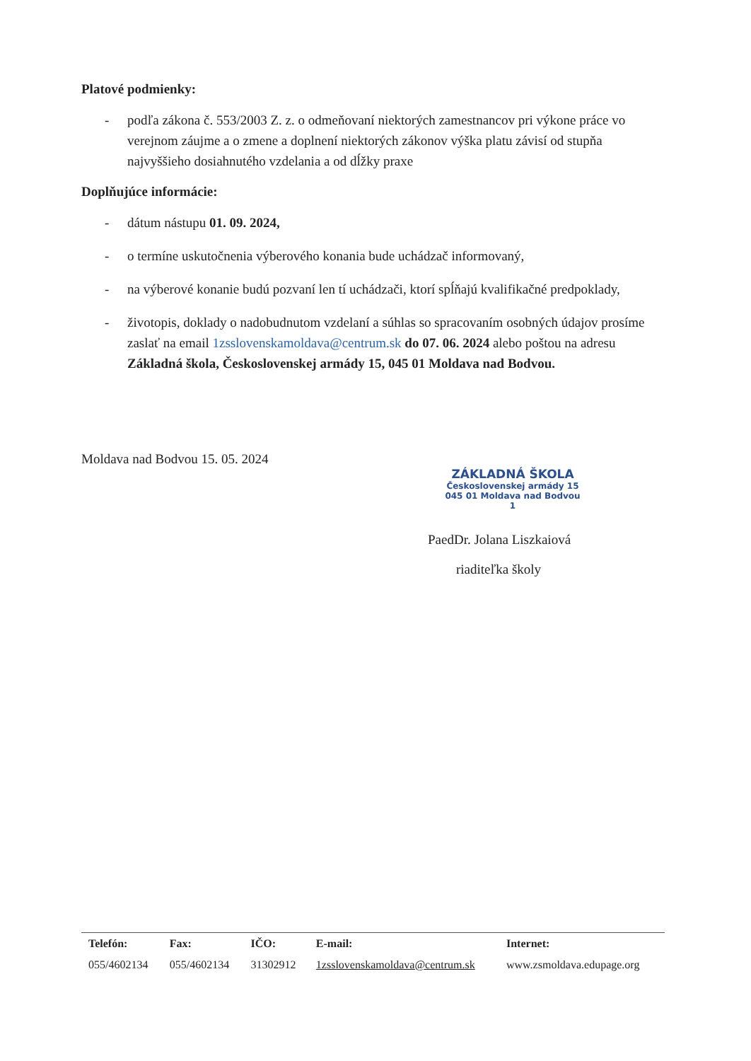Platové podmienky:
- podľa zákona č. 553/2003 Z. z. o odmeňovaní niektorých zamestnancov pri výkone práce vo verejnom záujme a o zmene a doplnení niektorých zákonov výška platu závisí od stupňa najvyššieho dosiahnutého vzdelania a od dĺžky praxe
Doplňujúce informácie:
- dátum nástupu 01. 09. 2024,
- o termíne uskutočnenia výberového konania bude uchádzač informovaný,
- na výberové konanie budú pozvaní len tí uchádzači, ktorí spĺňajú kvalifikačné predpoklady,
- životopis, doklady o nadobudnutom vzdelaní a súhlas so spracovaním osobných údajov prosíme zaslať na email 1zsslovenskamoldava@centrum.sk do 07. 06. 2024 alebo poštou na adresu Základná škola, Československej armády 15, 045 01 Moldava nad Bodvou.
Moldava nad Bodvou 15. 05. 2024
ZÁKLADNÁ ŠKOLA
Československej armády 15
045 01 Moldava nad Bodvou
1
PaedDr. Jolana Liszkaiová
riaditeľka školy
| Telefón: | Fax: | IČO: | E-mail: | Internet: |
| 055/4602134 | 055/4602134 | 31302912 | 1zsslovenskamoldava@centrum.sk | www.zsmoldava.edupage.org |